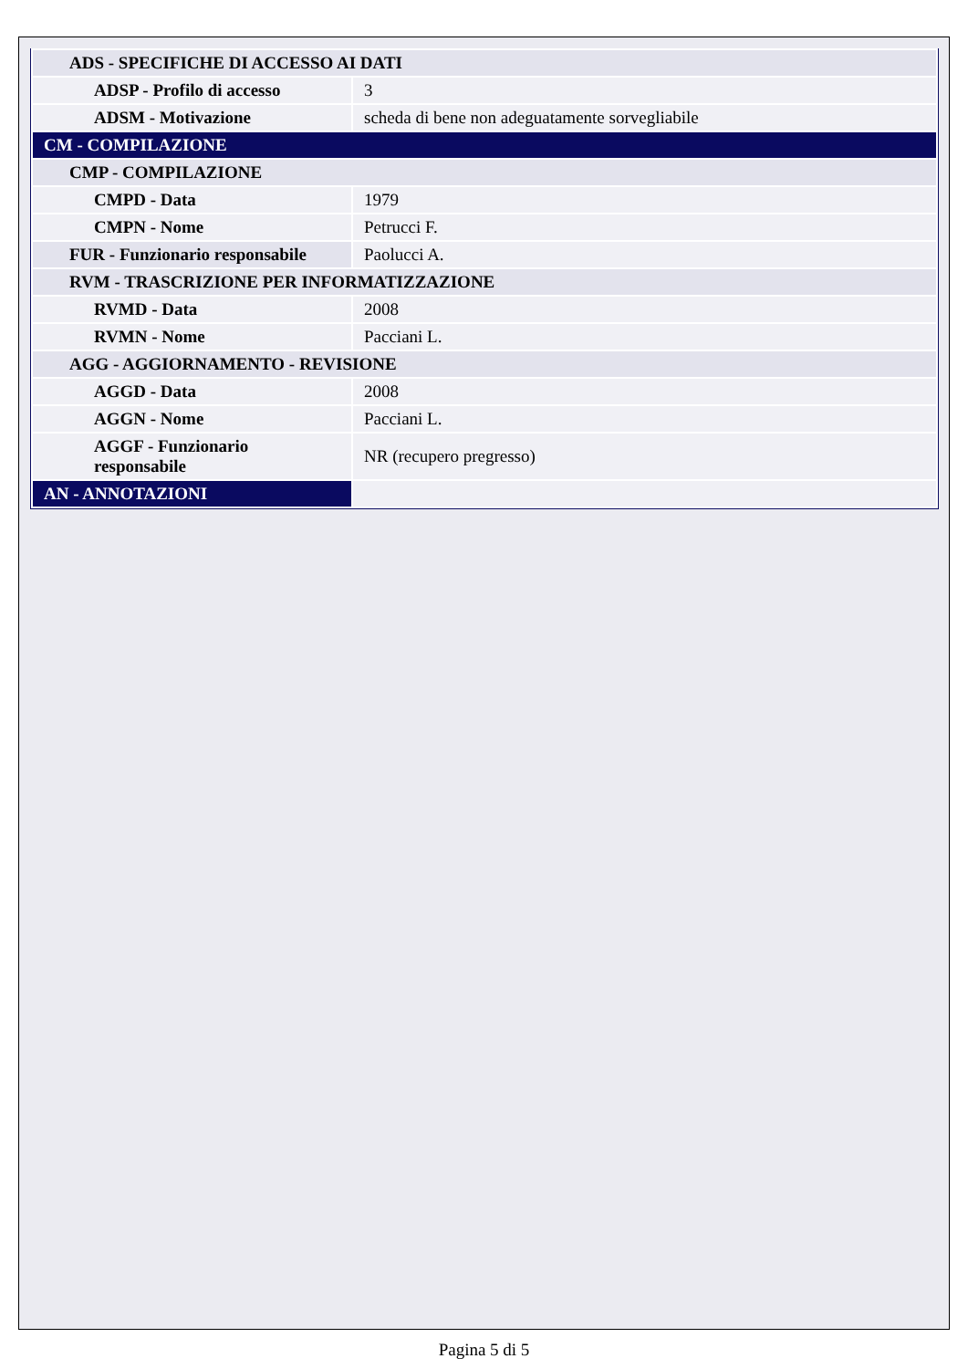| ADS - SPECIFICHE DI ACCESSO AI DATI | |
| ADSP - Profilo di accesso | 3 |
| ADSM - Motivazione | scheda di bene non adeguatamente sorvegliabile |
| CM - COMPILAZIONE | |
| CMP - COMPILAZIONE | |
| CMPD - Data | 1979 |
| CMPN - Nome | Petrucci F. |
| FUR - Funzionario responsabile | Paolucci A. |
| RVM - TRASCRIZIONE PER INFORMATIZZAZIONE | |
| RVMD - Data | 2008 |
| RVMN - Nome | Pacciani L. |
| AGG - AGGIORNAMENTO - REVISIONE | |
| AGGD - Data | 2008 |
| AGGN - Nome | Pacciani L. |
| AGGF - Funzionario responsabile | NR (recupero pregresso) |
| AN - ANNOTAZIONI | |
Pagina 5 di 5